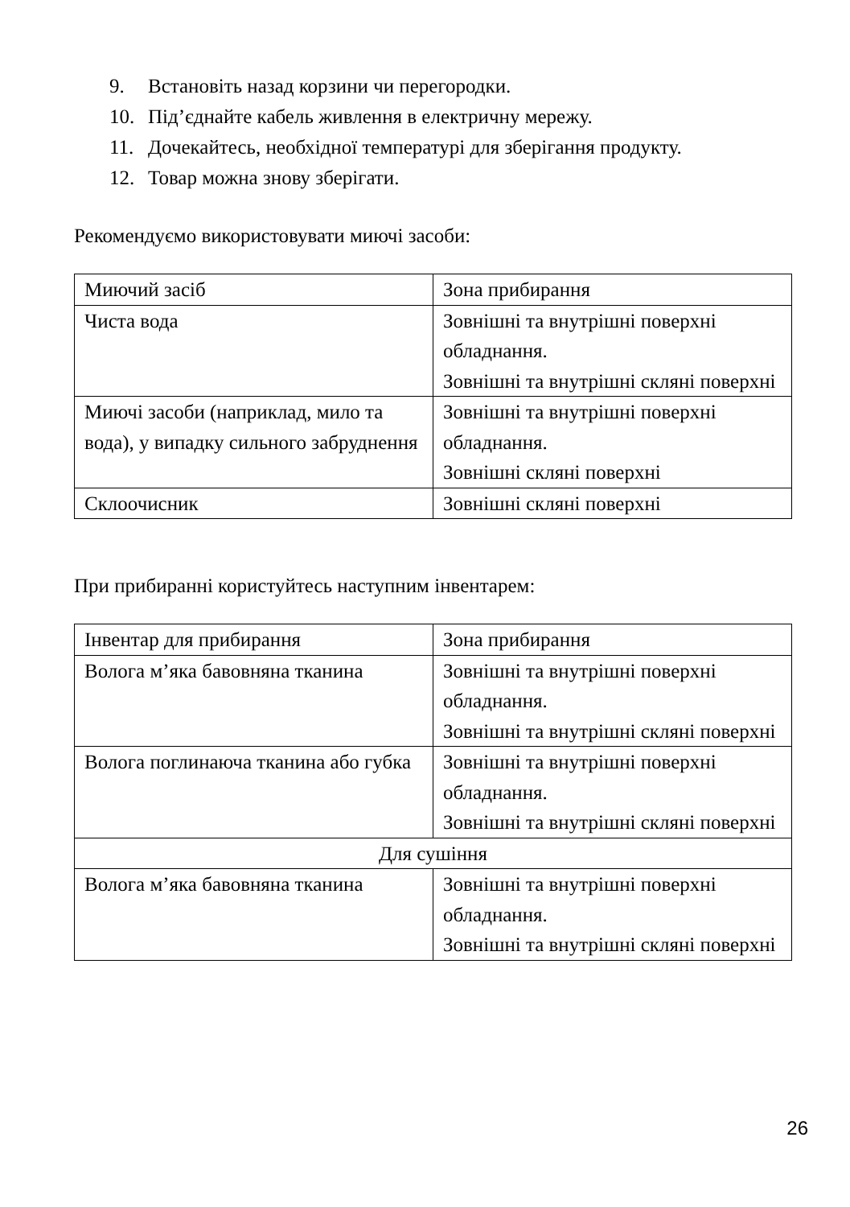9. Встановіть назад корзини чи перегородки.
10. Під’єднайте кабель живлення в електричну мережу.
11. Дочекайтесь, необхідної температурі для зберігання продукту.
12. Товар можна знову зберігати.
Рекомендуємо використовувати миючі засоби:
| Миючий засіб | Зона прибирання |
| Чиста вода | Зовнішні та внутрішні поверхні обладнання. Зовнішні та внутрішні скляні поверхні |
| Миючі засоби (наприклад, мило та вода), у випадку сильного забруднення | Зовнішні та внутрішні поверхні обладнання. Зовнішні скляні поверхні |
| Склоочисник | Зовнішні скляні поверхні |
При прибиранні користуйтесь наступним інвентарем:
| Інвентар для прибирання | Зона прибирання |
| Волога м’яка бавовняна тканина | Зовнішні та внутрішні поверхні обладнання. Зовнішні та внутрішні скляні поверхні |
| Волога поглинаюча тканина або губка | Зовнішні та внутрішні поверхні обладнання. Зовнішні та внутрішні скляні поверхні |
| Для сушіння | |
| Волога м’яка бавовняна тканина | Зовнішні та внутрішні поверхні обладнання. Зовнішні та внутрішні скляні поверхні |
26